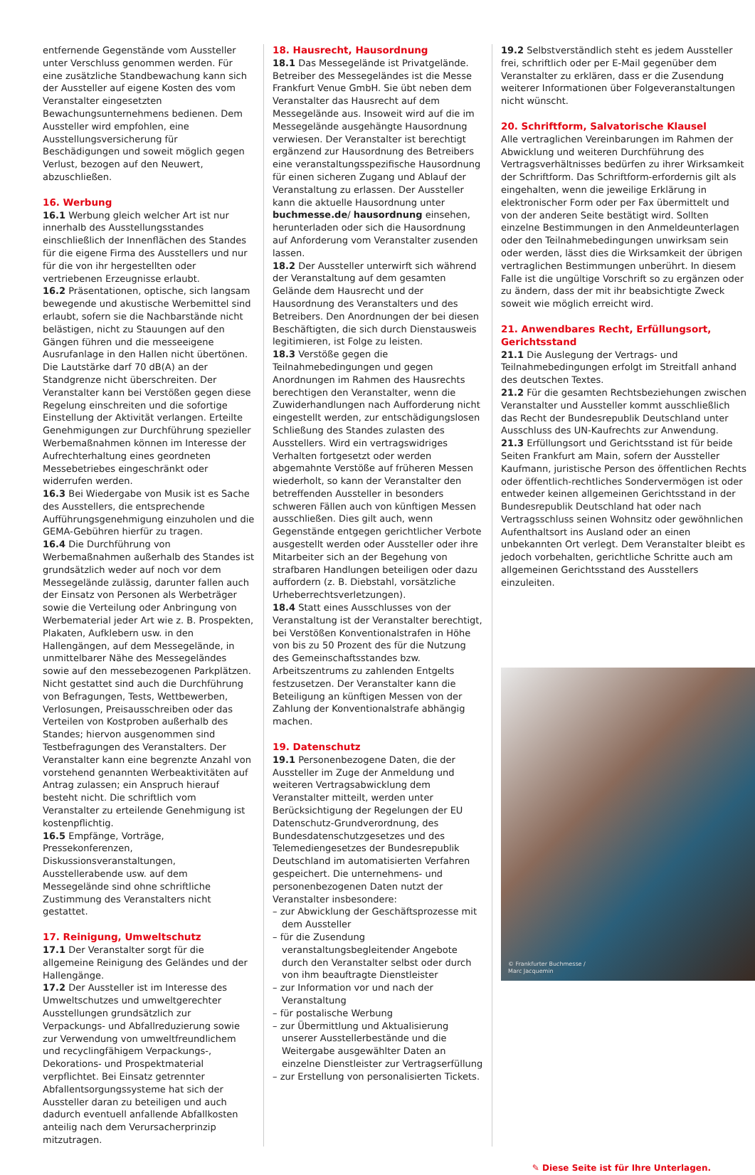entfernende Gegenstände vom Aussteller unter Verschluss genommen werden. Für eine zusätzliche Standbewachung kann sich der Aussteller auf eigene Kosten des vom Veranstalter eingesetzten Bewachungsunternehmens bedienen. Dem Aussteller wird empfohlen, eine Ausstellungsversicherung für Beschädigungen und soweit möglich gegen Verlust, bezogen auf den Neuwert, abzuschließen.
16. Werbung
16.1 Werbung gleich welcher Art ist nur innerhalb des Ausstellungsstandes einschließlich der Innenflächen des Standes für die eigene Firma des Ausstellers und nur für die von ihr hergestellten oder vertriebenen Erzeugnisse erlaubt.
16.2 Präsentationen, optische, sich langsam bewegende und akustische Werbemittel sind erlaubt, sofern sie die Nachbarstände nicht belästigen, nicht zu Stauungen auf den Gängen führen und die messeeigene Ausrufanlage in den Hallen nicht übertönen. Die Lautstärke darf 70 dB(A) an der Standgrenze nicht überschreiten. Der Veranstalter kann bei Verstößen gegen diese Regelung einschreiten und die sofortige Einstellung der Aktivität verlangen. Erteilte Genehmigungen zur Durchführung spezieller Werbemaßnahmen können im Interesse der Aufrechterhaltung eines geordneten Messebetriebes eingeschränkt oder widerrufen werden.
16.3 Bei Wiedergabe von Musik ist es Sache des Ausstellers, die entsprechende Aufführungsgenehmigung einzuholen und die GEMA-Gebühren hierfür zu tragen.
16.4 Die Durchführung von Werbemaßnahmen außerhalb des Standes ist grundsätzlich weder auf noch vor dem Messegelände zulässig, darunter fallen auch der Einsatz von Personen als Werbeträger sowie die Verteilung oder Anbringung von Werbematerial jeder Art wie z. B. Prospekten, Plakaten, Aufklebern usw. in den Hallengängen, auf dem Messegelände, in unmittelbarer Nähe des Messegeländes sowie auf den messebezogenen Parkplätzen. Nicht gestattet sind auch die Durchführung von Befragungen, Tests, Wettbewerben, Verlosungen, Preisausschreiben oder das Verteilen von Kostproben außerhalb des Standes; hiervon ausgenommen sind Testbefragungen des Veranstalters. Der Veranstalter kann eine begrenzte Anzahl von vorstehend genannten Werbeaktivitäten auf Antrag zulassen; ein Anspruch hierauf besteht nicht. Die schriftlich vom Veranstalter zu erteilende Genehmigung ist kostenpflichtig.
16.5 Empfänge, Vorträge, Pressekonferenzen, Diskussionsveranstaltungen, Ausstellerabende usw. auf dem Messegelände sind ohne schriftliche Zustimmung des Veranstalters nicht gestattet.
17. Reinigung, Umweltschutz
17.1 Der Veranstalter sorgt für die allgemeine Reinigung des Geländes und der Hallengänge.
17.2 Der Aussteller ist im Interesse des Umweltschutzes und umweltgerechter Ausstellungen grundsätzlich zur Verpackungs- und Abfallreduzierung sowie zur Verwendung von umweltfreundlichem und recyclingfähigem Verpackungs-, Dekorations- und Prospektmaterial verpflichtet. Bei Einsatz getrennter Abfallentsorgungssysteme hat sich der Aussteller daran zu beteiligen und auch dadurch eventuell anfallende Abfallkosten anteilig nach dem Verursacherprinzip mitzutragen.
18. Hausrecht, Hausordnung
18.1 Das Messegelände ist Privatgelände. Betreiber des Messegeländes ist die Messe Frankfurt Venue GmbH. Sie übt neben dem Veranstalter das Hausrecht auf dem Messegelände aus. Insoweit wird auf die im Messegelände ausgehängte Hausordnung verwiesen. Der Veranstalter ist berechtigt ergänzend zur Hausordnung des Betreibers eine veranstaltungsspezifische Hausordnung für einen sicheren Zugang und Ablauf der Veranstaltung zu erlassen. Der Aussteller kann die aktuelle Hausordnung unter buchmesse.de/ hausordnung einsehen, herunterladen oder sich die Hausordnung auf Anforderung vom Veranstalter zusenden lassen.
18.2 Der Aussteller unterwirft sich während der Veranstaltung auf dem gesamten Gelände dem Hausrecht und der Hausordnung des Veranstalters und des Betreibers. Den Anordnungen der bei diesen Beschäftigten, die sich durch Dienstausweis legitimieren, ist Folge zu leisten.
18.3 Verstöße gegen die Teilnahmebedingungen und gegen Anordnungen im Rahmen des Hausrechts berechtigen den Veranstalter, wenn die Zuwiderhandlungen nach Aufforderung nicht eingestellt werden, zur entschädigungslosen Schließung des Standes zulasten des Ausstellers. Wird ein vertragswidriges Verhalten fortgesetzt oder werden abgemahnte Verstöße auf früheren Messen wiederholt, so kann der Veranstalter den betreffenden Aussteller in besonders schweren Fällen auch von künftigen Messen ausschließen. Dies gilt auch, wenn Gegenstände entgegen gerichtlicher Verbote ausgestellt werden oder Aussteller oder ihre Mitarbeiter sich an der Begehung von strafbaren Handlungen beteiligen oder dazu auffordern (z. B. Diebstahl, vorsätzliche Urheberrechtsverletzungen).
18.4 Statt eines Ausschlusses von der Veranstaltung ist der Veranstalter berechtigt, bei Verstößen Konventionalstrafen in Höhe von bis zu 50 Prozent des für die Nutzung des Gemeinschaftsstandes bzw. Arbeitszentrums zu zahlenden Entgelts festzusetzen. Der Veranstalter kann die Beteiligung an künftigen Messen von der Zahlung der Konventionalstrafe abhängig machen.
19. Datenschutz
19.1 Personenbezogene Daten, die der Aussteller im Zuge der Anmeldung und weiteren Vertragsabwicklung dem Veranstalter mitteilt, werden unter Berücksichtigung der Regelungen der EU Datenschutz-Grundverordnung, des Bundesdatenschutzgesetzes und des Telemediengesetzes der Bundesrepublik Deutschland im automatisierten Verfahren gespeichert. Die unternehmens- und personenbezogenen Daten nutzt der Veranstalter insbesondere:
– zur Abwicklung der Geschäftsprozesse mit dem Aussteller
– für die Zusendung veranstaltungsbegleitender Angebote durch den Veranstalter selbst oder durch von ihm beauftragte Dienstleister
– zur Information vor und nach der Veranstaltung
– für postalische Werbung
– zur Übermittlung und Aktualisierung unserer Ausstellerbestände und die Weitergabe ausgewählter Daten an einzelne Dienstleister zur Vertragserfüllung
– zur Erstellung von personalisierten Tickets.
19.2 Selbstverständlich steht es jedem Aussteller frei, schriftlich oder per E-Mail gegenüber dem Veranstalter zu erklären, dass er die Zusendung weiterer Informationen über Folgeveranstaltungen nicht wünscht.
20. Schriftform, Salvatorische Klausel
Alle vertraglichen Vereinbarungen im Rahmen der Abwicklung und weiteren Durchführung des Vertragsverhältnisses bedürfen zu ihrer Wirksamkeit der Schriftform. Das Schriftform-erfordernis gilt als eingehalten, wenn die jeweilige Erklärung in elektronischer Form oder per Fax übermittelt und von der anderen Seite bestätigt wird. Sollten einzelne Bestimmungen in den Anmeldeunterlagen oder den Teilnahmebedingungen unwirksam sein oder werden, lässt dies die Wirksamkeit der übrigen vertraglichen Bestimmungen unberührt. In diesem Falle ist die ungültige Vorschrift so zu ergänzen oder zu ändern, dass der mit ihr beabsichtigte Zweck soweit wie möglich erreicht wird.
21. Anwendbares Recht, Erfüllungsort, Gerichtsstand
21.1 Die Auslegung der Vertrags- und Teilnahmebedingungen erfolgt im Streitfall anhand des deutschen Textes.
21.2 Für die gesamten Rechtsbeziehungen zwischen Veranstalter und Aussteller kommt ausschließlich das Recht der Bundesrepublik Deutschland unter Ausschluss des UN-Kaufrechts zur Anwendung.
21.3 Erfüllungsort und Gerichtsstand ist für beide Seiten Frankfurt am Main, sofern der Aussteller Kaufmann, juristische Person des öffentlichen Rechts oder öffentlich-rechtliches Sondervermögen ist oder entweder keinen allgemeinen Gerichtsstand in der Bundesrepublik Deutschland hat oder nach Vertragsschluss seinen Wohnsitz oder gewöhnlichen Aufenthaltsort ins Ausland oder an einen unbekannten Ort verlegt. Dem Veranstalter bleibt es jedoch vorbehalten, gerichtliche Schritte auch am allgemeinen Gerichtsstand des Ausstellers einzuleiten.
© Frankfurter Buchmesse /
Marc Jacquemin
✎ Diese Seite ist für Ihre Unterlagen.